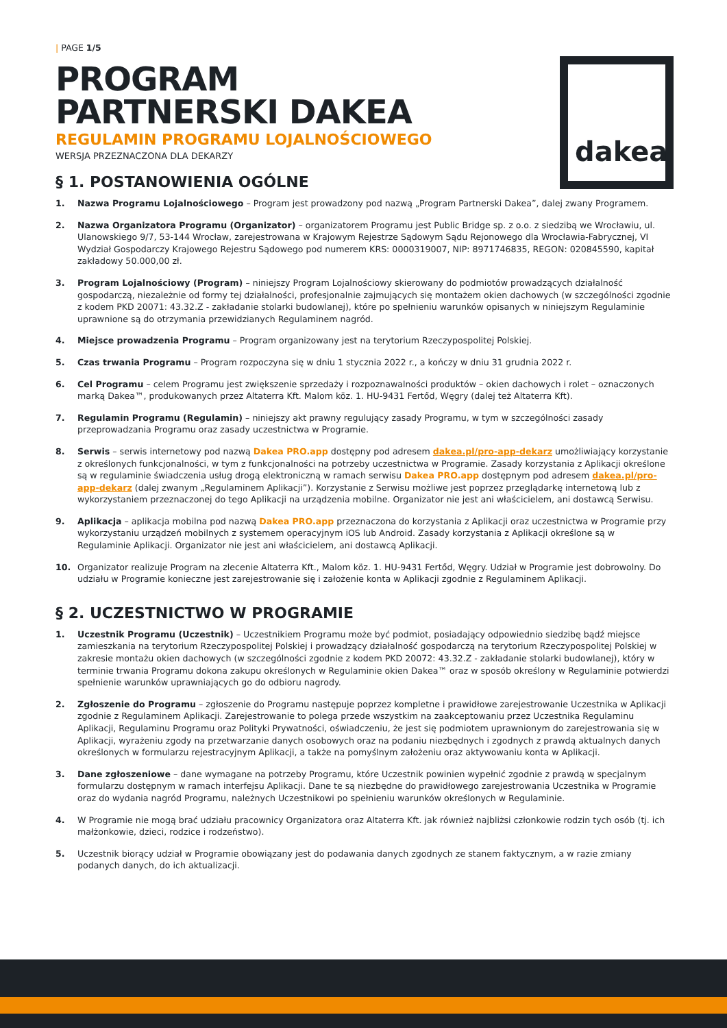dakea
| PAGE 1/5
PROGRAM
PARTNERSKI DAKEA
REGULAMIN PROGRAMU LOJALNOŚCIOWEGO
WERSJA PRZEZNACZONA DLA DEKARZY
§ 1. POSTANOWIENIA OGÓLNE
1. Nazwa Programu Lojalnościowego – Program jest prowadzony pod nazwą „Program Partnerski Dakea”, dalej zwany Programem.
2. Nazwa Organizatora Programu (Organizator) – organizatorem Programu jest Public Bridge sp. z o.o. z siedzibą we Wrocławiu, ul. Ulanowskiego 9/7, 53-144 Wrocław, zarejestrowana w Krajowym Rejestrze Sądowym Sądu Rejonowego dla Wrocławia-Fabrycznej, VI Wydział Gospodarczy Krajowego Rejestru Sądowego pod numerem KRS: 0000319007, NIP: 8971746835, REGON: 020845590, kapitał zakładowy 50.000,00 zł.
3. Program Lojalnościowy (Program) – niniejszy Program Lojalnościowy skierowany do podmiotów prowadzących działalność gospodarczą, niezależnie od formy tej działalności, profesjonalnie zajmujących się montażem okien dachowych (w szczególności zgodnie z kodem PKD 20071: 43.32.Z - zakładanie stolarki budowlanej), które po spełnieniu warunków opisanych w niniejszym Regulaminie uprawnione są do otrzymania przewidzianych Regulaminem nagród.
4. Miejsce prowadzenia Programu – Program organizowany jest na terytorium Rzeczypospolitej Polskiej.
5. Czas trwania Programu – Program rozpoczyna się w dniu 1 stycznia 2022 r., a kończy w dniu 31 grudnia 2022 r.
6. Cel Programu – celem Programu jest zwiększenie sprzedaży i rozpoznawalności produktów – okien dachowych i rolet – oznaczonych marką Dakea™, produkowanych przez Altaterra Kft. Malom köz. 1. HU-9431 Fertőd, Węgry (dalej też Altaterra Kft).
7. Regulamin Programu (Regulamin) – niniejszy akt prawny regulujący zasady Programu, w tym w szczególności zasady przeprowadzania Programu oraz zasady uczestnictwa w Programie.
8. Serwis – serwis internetowy pod nazwą Dakea PRO.app dostępny pod adresem dakea.pl/pro-app-dekarz umożliwiający korzystanie z określonych funkcjonalności, w tym z funkcjonalności na potrzeby uczestnictwa w Programie. Zasady korzystania z Aplikacji określone są w regulaminie świadczenia usług drogą elektroniczną w ramach serwisu Dakea PRO.app dostępnym pod adresem dakea.pl/pro-app-dekarz (dalej zwanym „Regulaminem Aplikacji”). Korzystanie z Serwisu możliwe jest poprzez przeglądarkę internetową lub z wykorzystaniem przeznaczonej do tego Aplikacji na urządzenia mobilne. Organizator nie jest ani właścicielem, ani dostawcą Serwisu.
9. Aplikacja – aplikacja mobilna pod nazwą Dakea PRO.app przeznaczona do korzystania z Aplikacji oraz uczestnictwa w Programie przy wykorzystaniu urządzeń mobilnych z systemem operacyjnym iOS lub Android. Zasady korzystania z Aplikacji określone są w Regulaminie Aplikacji. Organizator nie jest ani właścicielem, ani dostawcą Aplikacji.
10. Organizator realizuje Program na zlecenie Altaterra Kft., Malom köz. 1. HU-9431 Fertőd, Węgry. Udział w Programie jest dobrowolny. Do udziału w Programie konieczne jest zarejestrowanie się i założenie konta w Aplikacji zgodnie z Regulaminem Aplikacji.
§ 2. UCZESTNICTWO W PROGRAMIE
1. Uczestnik Programu (Uczestnik) – Uczestnikiem Programu może być podmiot, posiadający odpowiednio siedzibę bądź miejsce zamieszkania na terytorium Rzeczypospolitej Polskiej i prowadzący działalność gospodarczą na terytorium Rzeczypospolitej Polskiej w zakresie montażu okien dachowych (w szczególności zgodnie z kodem PKD 20072: 43.32.Z - zakładanie stolarki budowlanej), który w terminie trwania Programu dokona zakupu określonych w Regulaminie okien Dakea™ oraz w sposób określony w Regulaminie potwierdzi spełnienie warunków uprawniających go do odbioru nagrody.
2. Zgłoszenie do Programu – zgłoszenie do Programu następuje poprzez kompletne i prawidłowe zarejestrowanie Uczestnika w Aplikacji zgodnie z Regulaminem Aplikacji. Zarejestrowanie to polega przede wszystkim na zaakceptowaniu przez Uczestnika Regulaminu Aplikacji, Regulaminu Programu oraz Polityki Prywatności, oświadczeniu, że jest się podmiotem uprawnionym do zarejestrowania się w Aplikacji, wyrażeniu zgody na przetwarzanie danych osobowych oraz na podaniu niezbędnych i zgodnych z prawdą aktualnych danych określonych w formularzu rejestracyjnym Aplikacji, a także na pomyślnym założeniu oraz aktywowaniu konta w Aplikacji.
3. Dane zgłoszeniowe – dane wymagane na potrzeby Programu, które Uczestnik powinien wypełnić zgodnie z prawdą w specjalnym formularzu dostępnym w ramach interfejsu Aplikacji. Dane te są niezbędne do prawidłowego zarejestrowania Uczestnika w Programie oraz do wydania nagród Programu, należnych Uczestnikowi po spełnieniu warunków określonych w Regulaminie.
4. W Programie nie mogą brać udziału pracownicy Organizatora oraz Altaterra Kft. jak również najbliżsi członkowie rodzin tych osób (tj. ich małżonkowie, dzieci, rodzice i rodzeństwo).
5. Uczestnik biorący udział w Programie obowiązany jest do podawania danych zgodnych ze stanem faktycznym, a w razie zmiany podanych danych, do ich aktualizacji.